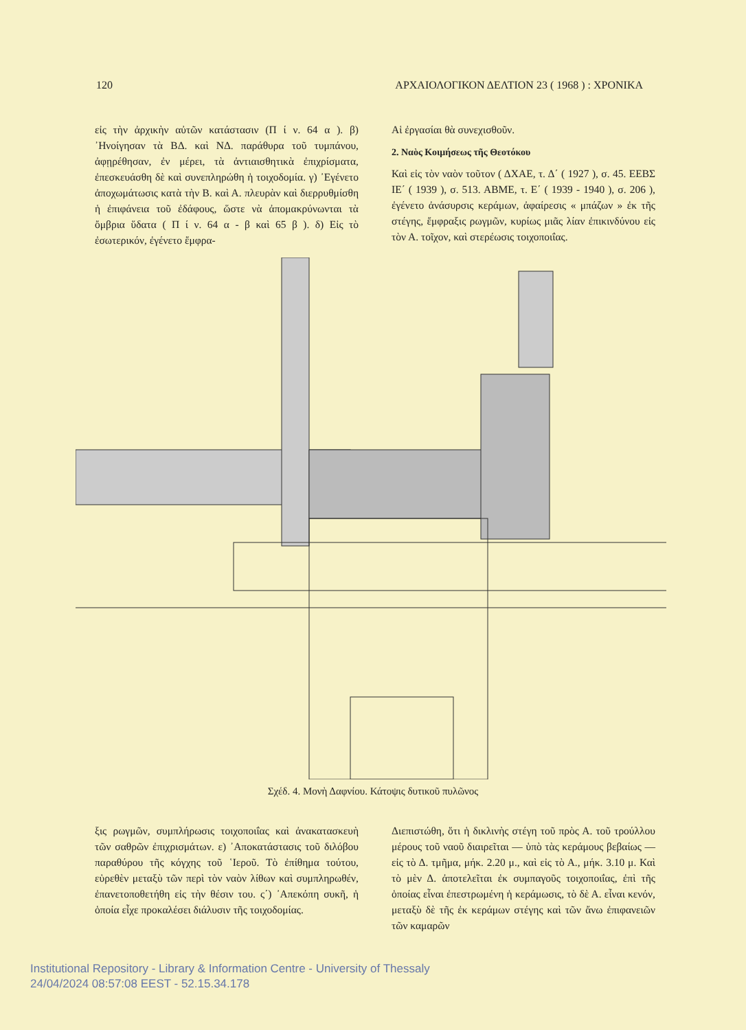120 ΑΡΧΑΙΟΛΟΓΙΚΟΝ ΔΕΛΤΙΟΝ 23 ( 1968 ) : ΧΡΟΝΙΚΑ
εἰς τὴν ἀρχικὴν αὐτῶν κατάστασιν (Π ί ν. 64 α ). β) ᾿Ηνοίγησαν τὰ ΒΔ. καὶ ΝΔ. παράθυρα τοῦ τυμπάνου, ἀφῃρέθησαν, ἐν μέρει, τὰ ἀντιαισθητικὰ ἐπιχρίσματα, ἐπεσκευάσθη δὲ καὶ συνεπληρώθη ἡ τοιχοδομία. γ) ᾿Εγένετο ἀποχωμάτωσις κατὰ τὴν Β. καὶ Α. πλευρὰν καὶ διερρυθμίσθη ἡ ἐπιφάνεια τοῦ ἐδάφους, ὥστε νὰ ἀπομακρύνωνται τὰ ὄμβρια ὕδατα ( Π ί ν. 64 α - β καὶ 65 β ). δ) Εἰς τὸ ἐσωτερικόν, ἐγένετο ἔμφρα-
Αἱ ἐργασίαι θὰ συνεχισθοῦν.
2. Ναὸς Κοιμήσεως τῆς Θεοτόκου
Καὶ εἰς τὸν ναὸν τοῦτον ( ΔΧΑΕ, τ. Δ΄ ( 1927 ), σ. 45. ΕΕΒΣ ΙΕ΄ ( 1939 ), σ. 513. ΑΒΜΕ, τ. Ε΄ ( 1939 - 1940 ), σ. 206 ), ἐγένετο ἀνάσυρσις κεράμων, ἀφαίρεσις « μπάζων » ἐκ τῆς στέγης, ἔμφραξις ρωγμῶν, κυρίως μιᾶς λίαν ἐπικινδύνου εἰς τὸν Α. τοῖχον, καὶ στερέωσις τοιχοποιΐας.
Σχέδ. 4. Μονὴ Δαφνίου. Κάτοψις δυτικοῦ πυλῶνος
ξις ρωγμῶν, συμπλήρωσις τοιχοποιΐας καὶ ἀνακατασκευὴ τῶν σαθρῶν ἐπιχρισμάτων. ε) ᾿Αποκατάστασις τοῦ διλόβου παραθύρου τῆς κόγχης τοῦ ῾Ιεροῦ. Τὸ ἐπίθημα τούτου, εὑρεθὲν μεταξὺ τῶν περὶ τὸν ναὸν λίθων καὶ συμπληρωθέν, ἐπανετοποθετήθη εἰς τὴν θέσιν του. ς΄) ᾿Απεκόπη συκῆ, ἡ ὁποία εἶχε προκαλέσει διάλυσιν τῆς τοιχοδομίας.
Διεπιστώθη, ὅτι ἡ δικλινὴς στέγη τοῦ πρὸς Α. τοῦ τρούλλου μέρους τοῦ ναοῦ διαιρεῖται — ὑπὸ τὰς κεράμους βεβαίως — εἰς τὸ Δ. τμῆμα, μήκ. 2.20 μ., καὶ εἰς τὸ Α., μήκ. 3.10 μ. Καὶ τὸ μὲν Δ. ἀποτελεῖται ἐκ συμπαγοῦς τοιχοποιΐας, ἐπὶ τῆς ὁποίας εἶναι ἐπεστρωμένη ἡ κεράμωσις, τὸ δὲ Α. εἶναι κενόν, μεταξὺ δὲ τῆς ἐκ κεράμων στέγης καὶ τῶν ἄνω ἐπιφανειῶν τῶν καμαρῶν
Institutional Repository - Library & Information Centre - University of Thessaly
24/04/2024 08:57:08 EEST - 52.15.34.178